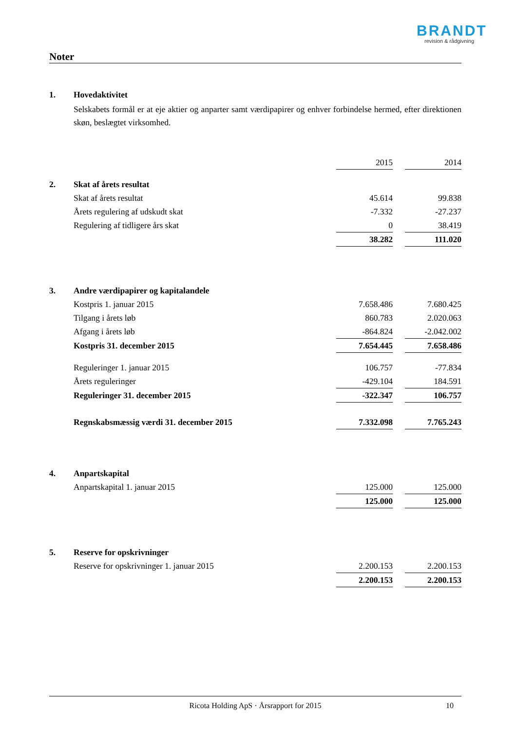BRANDT
revision & rådgivning
Noter
| 1. | Hovedaktivitet | | | |
| | Selskabets formål er at eje aktier og anparter samt værdipapirer og enhver forbindelse hermed, efter direktionen skøn, beslægtet virksomhed. | | | |
| | | 2015 | | 2014 |
| 2. | Skat af årets resultat | | | |
| | Skat af årets resultat | 45.614 | | 99.838 |
| | Årets regulering af udskudt skat | -7.332 | | -27.237 |
| | Regulering af tidligere års skat | 0 | | 38.419 |
| | | 38.282 | | 111.020 |
| 3. | Andre værdipapirer og kapitalandele | | | |
| | Kostpris 1. januar 2015 | 7.658.486 | | 7.680.425 |
| | Tilgang i årets løb | 860.783 | | 2.020.063 |
| | Afgang i årets løb | -864.824 | | -2.042.002 |
| | Kostpris 31. december 2015 | 7.654.445 | | 7.658.486 |
| | Reguleringer 1. januar 2015 | 106.757 | | -77.834 |
| | Årets reguleringer | -429.104 | | 184.591 |
| | Reguleringer 31. december 2015 | -322.347 | | 106.757 |
| | Regnskabsmæssig værdi 31. december 2015 | 7.332.098 | | 7.765.243 |
| 4. | Anpartskapital | | | |
| | Anpartskapital 1. januar 2015 | 125.000 | | 125.000 |
| | | 125.000 | | 125.000 |
| 5. | Reserve for opskrivninger | | | |
| | Reserve for opskrivninger 1. januar 2015 | 2.200.153 | | 2.200.153 |
| | | 2.200.153 | | 2.200.153 |
Ricota Holding ApS · Årsrapport for 2015 10